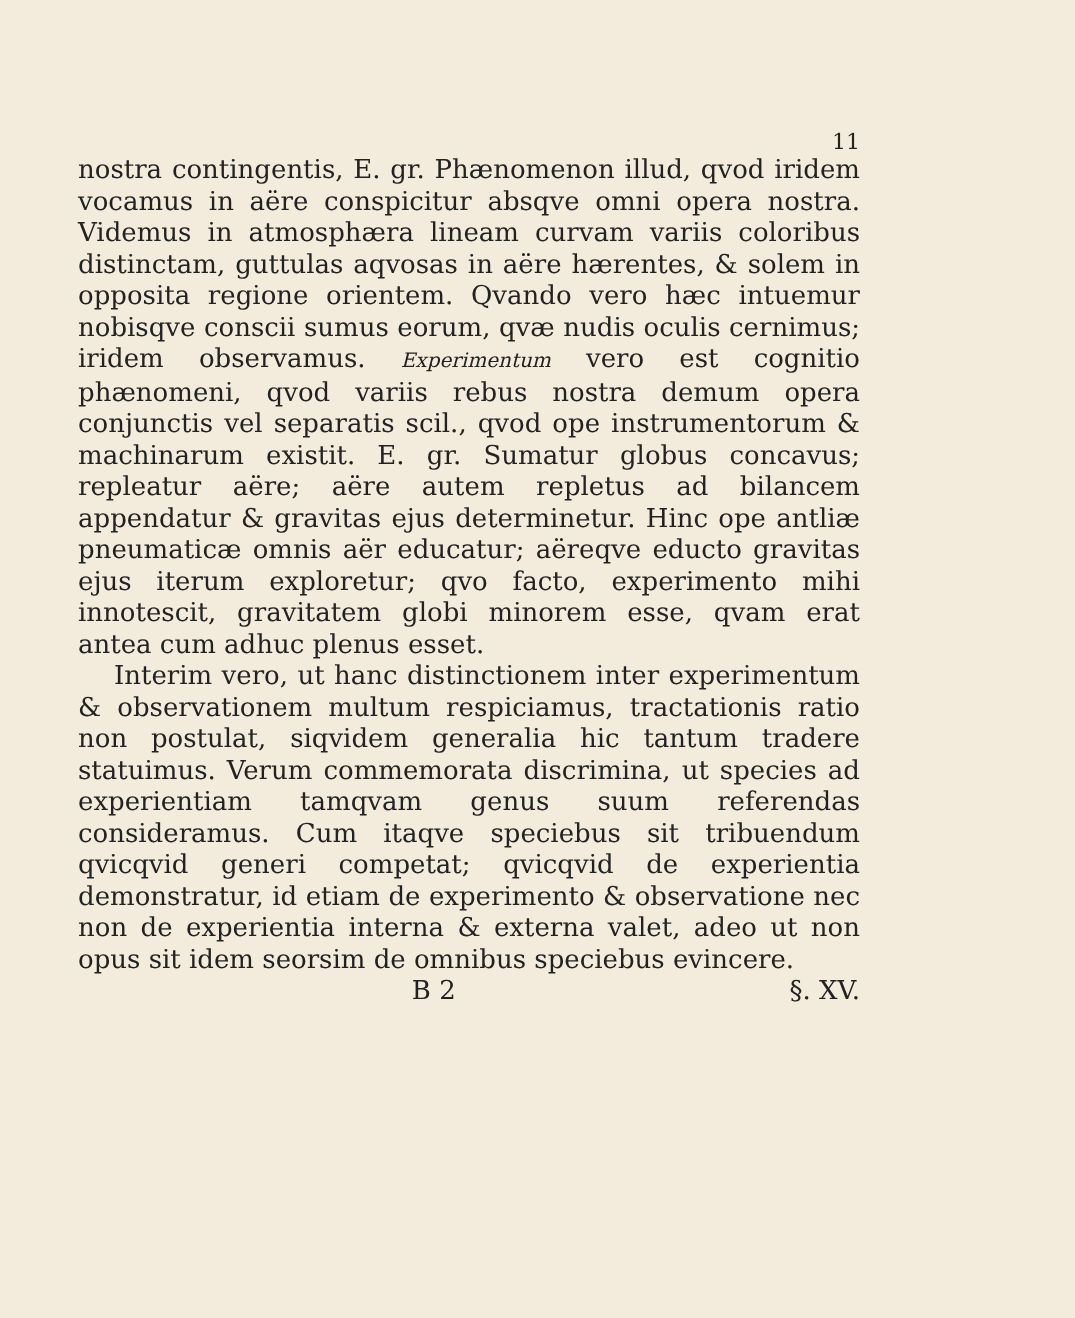11
nostra contingentis, E. gr. Phænomenon illud, qvod iridem vocamus in aëre conspicitur absqve omni opera nostra. Videmus in atmosphæra lineam curvam variis coloribus distinctam, guttulas aqvosas in aëre hærentes, & solem in opposita regione orientem. Qvando vero hæc intuemur nobisqve conscii sumus eorum, qvæ nudis oculis cernimus; iridem observamus. Experimentum vero est cognitio phænomeni, qvod variis rebus nostra demum opera conjunctis vel separatis scil., qvod ope instrumentorum & machinarum existit. E. gr. Sumatur globus concavus; repleatur aëre; aëre autem repletus ad bilancem appendatur & gravitas ejus determinetur. Hinc ope antliæ pneumaticæ omnis aër educatur; aëreqve educto gravitas ejus iterum exploretur; qvo facto, experimento mihi innotescit, gravitatem globi minorem esse, qvam erat antea cum adhuc plenus esset.
Interim vero, ut hanc distinctionem inter experimentum & observationem multum respiciamus, tractationis ratio non postulat, siqvidem generalia hic tantum tradere statuimus. Verum commemorata discrimina, ut species ad experientiam tamqvam genus suum referendas consideramus. Cum itaqve speciebus sit tribuendum qvicqvid generi competat; qvicqvid de experientia demonstratur, id etiam de experimento & observatione nec non de experientia interna & externa valet, adeo ut non opus sit idem seorsim de omnibus speciebus evincere.
B 2 §. XV.